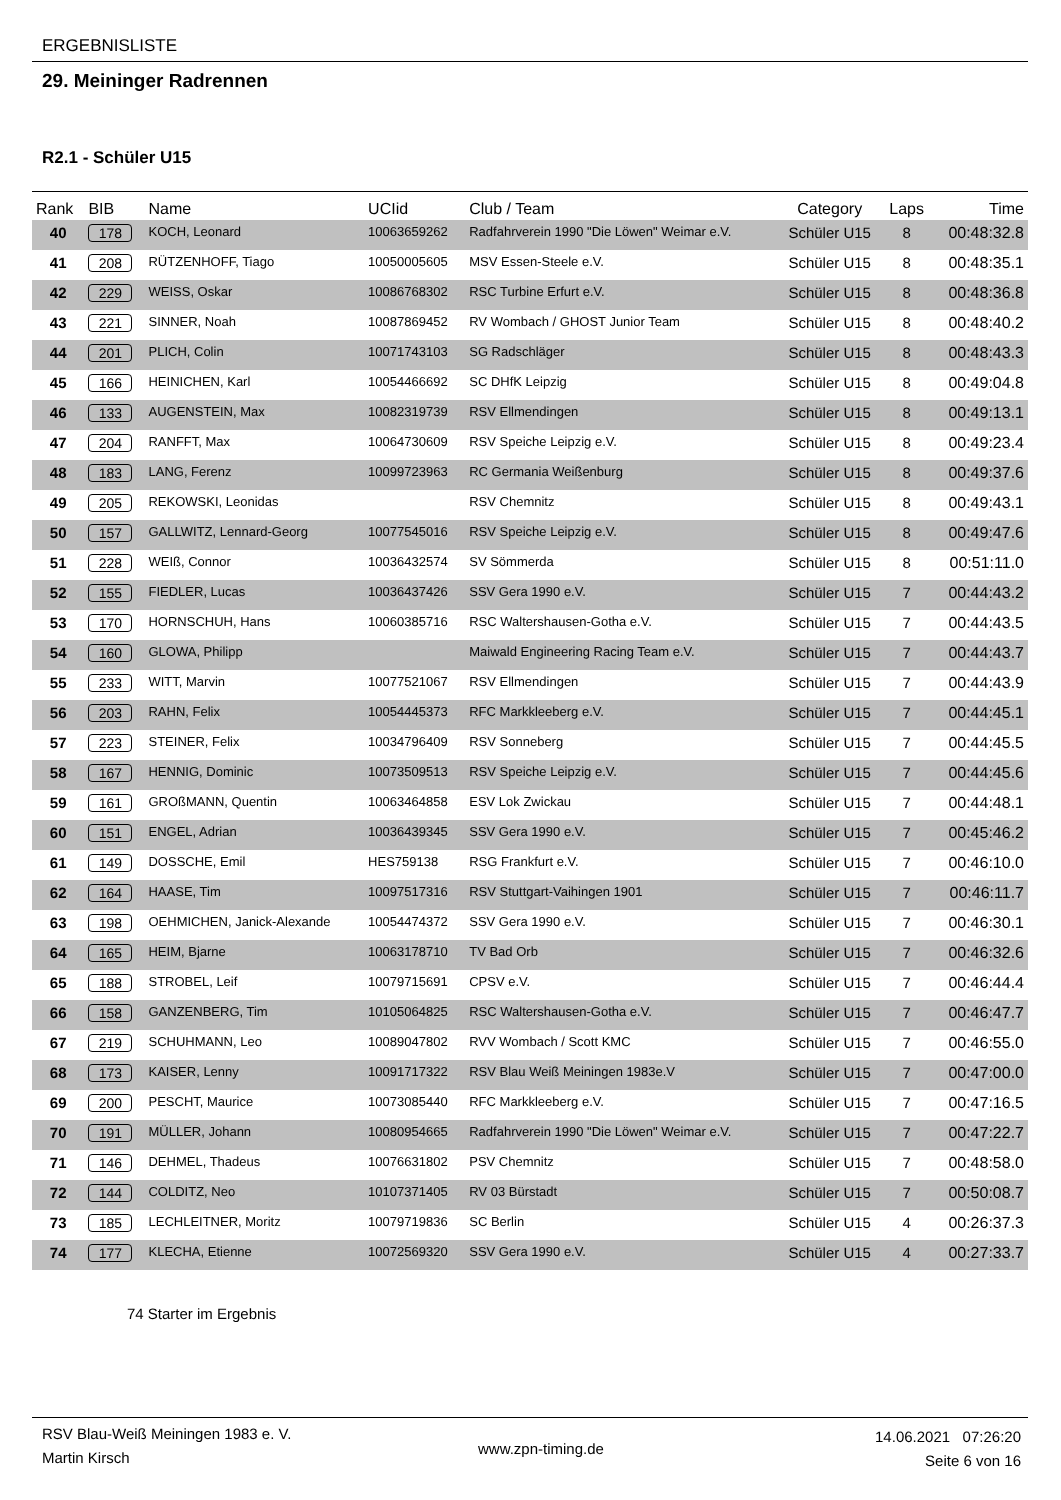ERGEBNISLISTE
29. Meininger Radrennen
R2.1 - Schüler U15
| Rank | BIB | Name | UCIid | Club / Team | Category | Laps | Time |
| --- | --- | --- | --- | --- | --- | --- | --- |
| 40 | 178 | KOCH, Leonard | 10063659262 | Radfahrverein 1990 "Die Löwen" Weimar e.V. | Schüler U15 | 8 | 00:48:32.8 |
| 41 | 208 | RÜTZENHOFF, Tiago | 10050005605 | MSV Essen-Steele e.V. | Schüler U15 | 8 | 00:48:35.1 |
| 42 | 229 | WEISS, Oskar | 10086768302 | RSC Turbine Erfurt e.V. | Schüler U15 | 8 | 00:48:36.8 |
| 43 | 221 | SINNER, Noah | 10087869452 | RV Wombach / GHOST Junior Team | Schüler U15 | 8 | 00:48:40.2 |
| 44 | 201 | PLICH, Colin | 10071743103 | SG Radschläger | Schüler U15 | 8 | 00:48:43.3 |
| 45 | 166 | HEINICHEN, Karl | 10054466692 | SC DHfK Leipzig | Schüler U15 | 8 | 00:49:04.8 |
| 46 | 133 | AUGENSTEIN, Max | 10082319739 | RSV Ellmendingen | Schüler U15 | 8 | 00:49:13.1 |
| 47 | 204 | RANFFT, Max | 10064730609 | RSV Speiche Leipzig e.V. | Schüler U15 | 8 | 00:49:23.4 |
| 48 | 183 | LANG, Ferenz | 10099723963 | RC Germania Weißenburg | Schüler U15 | 8 | 00:49:37.6 |
| 49 | 205 | REKOWSKI, Leonidas | | RSV Chemnitz | Schüler U15 | 8 | 00:49:43.1 |
| 50 | 157 | GALLWITZ, Lennard-Georg | 10077545016 | RSV Speiche Leipzig e.V. | Schüler U15 | 8 | 00:49:47.6 |
| 51 | 228 | WEIß, Connor | 10036432574 | SV Sömmerda | Schüler U15 | 8 | 00:51:11.0 |
| 52 | 155 | FIEDLER, Lucas | 10036437426 | SSV Gera 1990 e.V. | Schüler U15 | 7 | 00:44:43.2 |
| 53 | 170 | HORNSCHUH, Hans | 10060385716 | RSC Waltershausen-Gotha e.V. | Schüler U15 | 7 | 00:44:43.5 |
| 54 | 160 | GLOWA, Philipp | | Maiwald Engineering Racing Team e.V. | Schüler U15 | 7 | 00:44:43.7 |
| 55 | 233 | WITT, Marvin | 10077521067 | RSV Ellmendingen | Schüler U15 | 7 | 00:44:43.9 |
| 56 | 203 | RAHN, Felix | 10054445373 | RFC Markkleeberg e.V. | Schüler U15 | 7 | 00:44:45.1 |
| 57 | 223 | STEINER, Felix | 10034796409 | RSV Sonneberg | Schüler U15 | 7 | 00:44:45.5 |
| 58 | 167 | HENNIG, Dominic | 10073509513 | RSV Speiche Leipzig e.V. | Schüler U15 | 7 | 00:44:45.6 |
| 59 | 161 | GROßMANN, Quentin | 10063464858 | ESV Lok Zwickau | Schüler U15 | 7 | 00:44:48.1 |
| 60 | 151 | ENGEL, Adrian | 10036439345 | SSV Gera 1990 e.V. | Schüler U15 | 7 | 00:45:46.2 |
| 61 | 149 | DOSSCHE, Emil | HES759138 | RSG Frankfurt e.V. | Schüler U15 | 7 | 00:46:10.0 |
| 62 | 164 | HAASE, Tim | 10097517316 | RSV Stuttgart-Vaihingen 1901 | Schüler U15 | 7 | 00:46:11.7 |
| 63 | 198 | OEHMICHEN, Janick-Alexande | 10054474372 | SSV Gera 1990 e.V. | Schüler U15 | 7 | 00:46:30.1 |
| 64 | 165 | HEIM, Bjarne | 10063178710 | TV Bad Orb | Schüler U15 | 7 | 00:46:32.6 |
| 65 | 188 | STROBEL, Leif | 10079715691 | CPSV e.V. | Schüler U15 | 7 | 00:46:44.4 |
| 66 | 158 | GANZENBERG, Tim | 10105064825 | RSC Waltershausen-Gotha e.V. | Schüler U15 | 7 | 00:46:47.7 |
| 67 | 219 | SCHUHMANN, Leo | 10089047802 | RVV Wombach / Scott KMC | Schüler U15 | 7 | 00:46:55.0 |
| 68 | 173 | KAISER, Lenny | 10091717322 | RSV Blau Weiß Meiningen 1983e.V | Schüler U15 | 7 | 00:47:00.0 |
| 69 | 200 | PESCHT, Maurice | 10073085440 | RFC Markkleeberg e.V. | Schüler U15 | 7 | 00:47:16.5 |
| 70 | 191 | MÜLLER, Johann | 10080954665 | Radfahrverein 1990 "Die Löwen" Weimar e.V. | Schüler U15 | 7 | 00:47:22.7 |
| 71 | 146 | DEHMEL, Thadeus | 10076631802 | PSV Chemnitz | Schüler U15 | 7 | 00:48:58.0 |
| 72 | 144 | COLDITZ, Neo | 10107371405 | RV 03 Bürstadt | Schüler U15 | 7 | 00:50:08.7 |
| 73 | 185 | LECHLEITNER, Moritz | 10079719836 | SC Berlin | Schüler U15 | 4 | 00:26:37.3 |
| 74 | 177 | KLECHA, Etienne | 10072569320 | SSV Gera 1990 e.V. | Schüler U15 | 4 | 00:27:33.7 |
74 Starter im Ergebnis
RSV Blau-Weiß Meiningen 1983 e. V.
Martin Kirsch
www.zpn-timing.de
14.06.2021 07:26:20
Seite 6 von 16